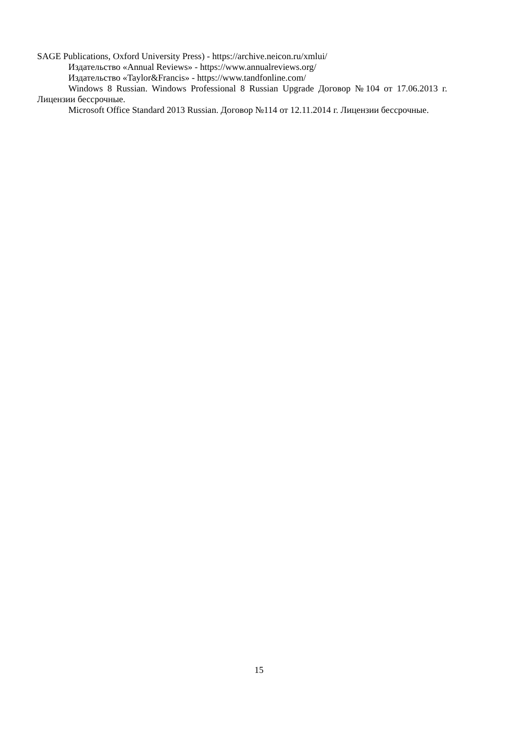SAGE Publications, Oxford University Press) - https://archive.neicon.ru/xmlui/
Издательство «Annual Reviews» - https://www.annualreviews.org/
Издательство «Taylor&Francis» - https://www.tandfonline.com/
Windows 8 Russian. Windows Professional 8 Russian Upgrade Договор №104 от 17.06.2013 г. Лицензии бессрочные.
Microsoft Office Standard 2013 Russian. Договор №114 от 12.11.2014 г. Лицензии бессрочные.
15